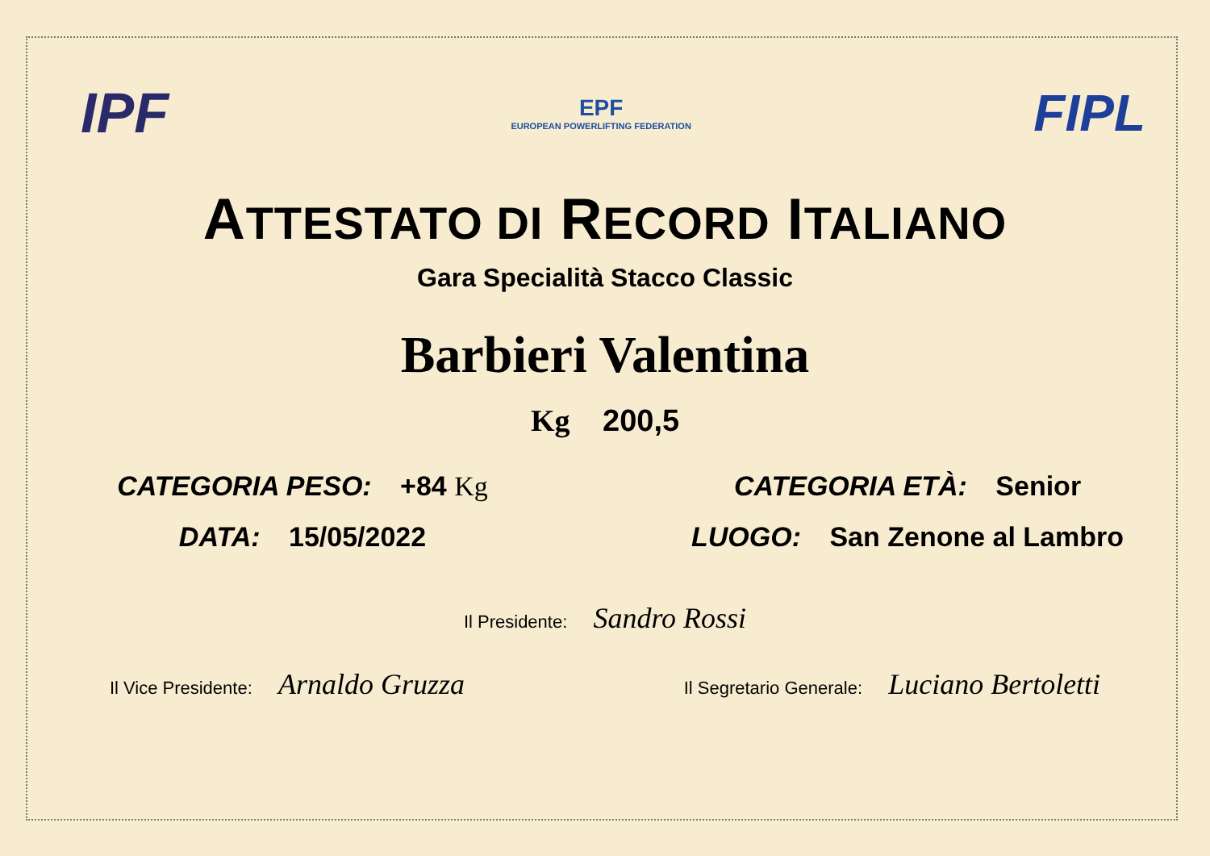IPF
EPF
EUROPEAN POWERLIFTING FEDERATION
FIPL
ATTESTATO DI RECORD ITALIANO
Gara Specialità Stacco Classic
Barbieri Valentina
Kg 200,5
CATEGORIA PESO: +84 Kg CATEGORIA ETÀ: Senior
DATA: 15/05/2022 LUOGO: San Zenone al Lambro
Il Presidente: Sandro Rossi
Il Vice Presidente: Arnaldo Gruzza
Il Segretario Generale: Luciano Bertoletti